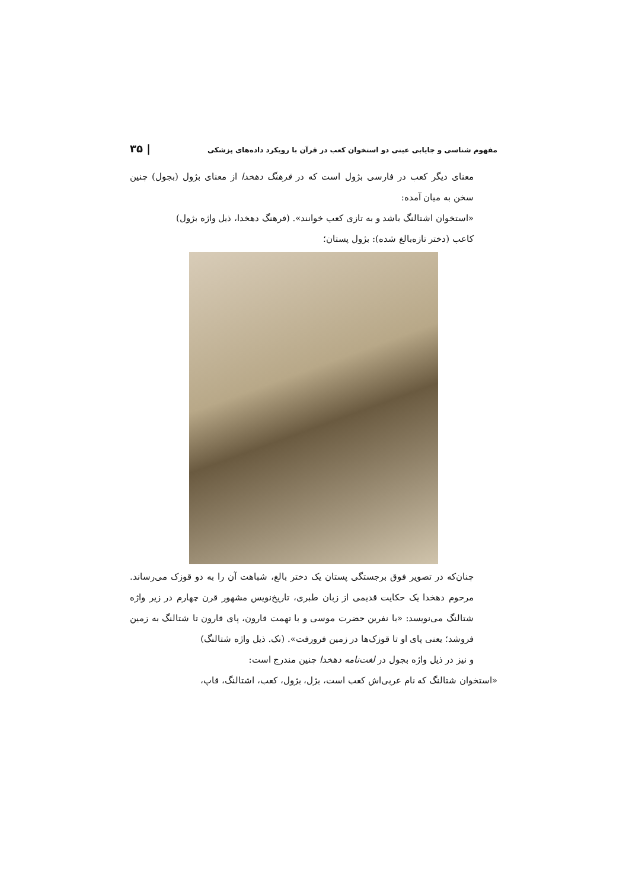مفهوم شناسی و جایابی عینی دو استخوان کعب در قرآن با رویکرد داده‌های پزشکی | ۳۵
معنای دیگر کعب در فارسی بژول است که در فرهنگ دهخدا از معنای بژول (بجول) چنین سخن به میان آمده:
«استخوان اشتالنگ باشد و به تازی کعب خوانند». (فرهنگ دهخدا، ذیل واژه بژول)
کاعب (دختر تازه‌بالغ شده): بژول پستان؛
چنان‌که در تصویر فوق برجستگی پستان یک دختر بالغ، شباهت آن را به دو قوزک می‌رساند. مرحوم دهخدا یک حکایت قدیمی از زبان طبری، تاریخ‌نویس مشهور قرن چهارم در زیر واژه شتالنگ می‌نویسد: «با نفرین حضرت موسی و با تهمت قارون، پای قارون تا شتالنگ به زمین فروشد؛ یعنی پای او تا قوزک‌ها در زمین فرورفت». (نک. ذیل واژه شتالنگ)
و نیز در ذیل واژه بجول در لغت‌نامه دهخدا چنین مندرج است:
«استخوان شتالنگ که نام عربی‌اش کعب است، بژل، بژول، کعب، اشتالنگ، قاپ،